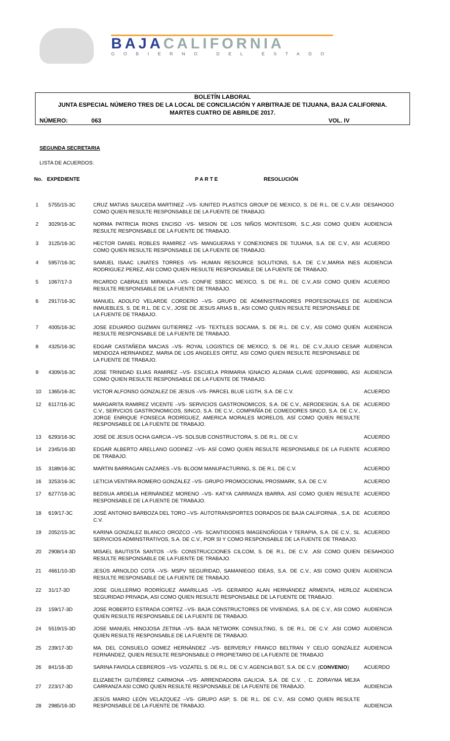BAJACALIFORNIA
GOBIERNO DEL ESTADO
BOLETÍN LABORAL
JUNTA ESPECIAL NÚMERO TRES DE LA LOCAL DE CONCILIACIÓN Y ARBITRAJE DE TIJUANA, BAJA CALIFORNIA.
MARTES CUATRO DE ABRILDE 2017.
NÚMERO: 063 VOL. IV
SEGUNDA SECRETARIA
LISTA DE ACUERDOS:
| No. | EXPEDIENTE | P A R T E | RESOLUCIÓN |
| --- | --- | --- | --- |
| 1 | 5755/15-3C | CRUZ MATIAS SAUCEDA MARTINEZ –VS- IUNITED PLASTICS GROUP DE MEXICO, S. DE R.L. DE C.V.,ASI COMO QUIEN RESULTE RESPONSABLE DE LA FUENTE DE TRABAJO. | DESAHOGO |
| 2 | 3029/16-3C | NORMA PATRICIA RIONS ENCISO -VS- MISION DE LOS NIÑOS MONTESORI, S.C.,ASI COMO QUIEN RESULTE RESPONSABLE DE LA FUENTE DE TRABAJO. | AUDIENCIA |
| 3 | 3125/16-3C | HECTOR DANIEL ROBLES RAMIREZ -VS- MANGUERAS Y CONEXIONES DE TIJUANA, S.A. DE C.V., ASI COMO QUIEN RESULTE RESPONSABLE DE LA FUENTE DE TRABAJO. | ACUERDO |
| 4 | 5957/16-3C | SAMUEL ISAAC LINATES TORRES -VS- HUMAN RESOURCE SOLUTIONS, S.A. DE C.V.,MARIA INES RODRIGUEZ PEREZ, ASI COMO QUIEN RESULTE RESPONSABLE DE LA FUENTE DE TRABAJO. | AUDIENCIA |
| 5 | 1067/17-3 | RICARDO CABRALES MIRANDA –VS- CONFIE SSBCC MEXICO, S. DE R.L. DE C.V.,ASI COMO QUIEN RESULTE RESPONSABLE DE LA FUENTE DE TRABAJO. | ACUERDO |
| 6 | 2917/16-3C | MANUEL ADOLFO VELARDE CORDERO –VS- GRUPO DE ADMINISTRADORES PROFESIONALES DE INMUEBLES, S. DE R.L. DE C.V., JOSE DE JESUS ARIAS B., ASI COMO QUIEN RESULTE RESPONSABLE DE LA FUENTE DE TRABAJO. | AUDIENCIA |
| 7 | 4005/16-3C | JOSE EDUARDO GUZMAN GUTIERREZ –VS- TEXTILES SOCAMA, S. DE R.L. DE C.V., ASI COMO QUIEN RESULTE RESPONSABLE DE LA FUENTE DE TRABAJO. | AUDIENCIA |
| 8 | 4325/16-3C | EDGAR CASTAÑEDA MACIAS –VS- ROYAL LOGISTICS DE MEXICO, S. DE R.L. DE C.V.,JULIO CESAR MENDOZA HERNANDEZ, MARIA DE LOS ANGELES ORTIZ, ASI COMO QUIEN RESULTE RESPONSABLE DE LA FUENTE DE TRABAJO. | AUDIENCIA |
| 9 | 4309/16-3C | JOSE TRINIDAD ELIAS RAMIREZ –VS- ESCUELA PRIMARIA IGNACIO ALDAMA CLAVE 02DPR0889G, ASI COMO QUIEN RESULTE RESPONSABLE DE LA FUENTE DE TRABAJO. | AUDIENCIA |
| 10 | 1365/16-3C | VICTOR ALFONSO GONZALEZ DE JESUS –VS- PARCEL BLUE LIGTH, S.A. DE C.V. | ACUERDO |
| 12 | 6117/16-3C | MARGARITA RAMIREZ VICENTE –VS- SERVICIOS GASTRONOMICOS, S.A. DE C.V., AERODESIGN, S.A. DE C.V., SERVCIOS GASTRONOMICOS, SINCO, S.A. DE C.V., COMPAÑÍA DE COMEDORES SINCO, S.A. DE C.V., JORGE ENRIQUE FONSECA RODRÍGUEZ, AMERICA MORALES MORELOS, ASÍ COMO QUIEN RESULTE RESPONSABLE DE LA FUENTE DE TRABAJO. | ACUERDO |
| 13 | 6293/16-3C | JOSÉ DE JESUS OCHA GARCIA –VS- SOLSUB CONSTRUCTORA, S. DE R.L. DE C.V. | ACUERDO |
| 14 | 2345/16-3D | EDGAR ALBERTO ARELLANO GODINEZ –VS- ASÍ COMO QUIEN RESULTE RESPONSABLE DE LA FUENTE DE TRABAJO. | ACUERDO |
| 15 | 3189/16-3C | MARTIN BARRAGAN CAZARES –VS- BLOOM MANUFACTURING, S. DE R.L. DE C.V. | ACUERDO |
| 16 | 3253/16-3C | LETICIA VENTIRA ROMERO GONZALEZ –VS- GRUPO PROMOCIONAL PROSMARK, S.A. DE C.V. | ACUERDO |
| 17 | 6277/16-3C | BEDSUA ARDELIA HERNÁNDEZ MORENO –VS- KATYA CARRANZA IBARRA, ASÍ COMO QUIEN RESULTE RESPONSABLE DE LA FUENTE DE TRABAJO. | ACUERDO |
| 18 | 619/17-3C | JOSÉ ANTONIO BARBOZA DEL TORO –VS- AUTOTRANSPORTES DORADOS DE BAJA CALIFORNIA , S.A. DE C.V. | ACUERDO |
| 19 | 2052/15-3C | KARINA GONZALEZ BLANCO OROZCO –VS- SCANTIDODIES IMAGENOÑOGIA Y TERAPIA, S.A. DE C.V., SL SERVICIOS ADMINSTRATIVOS, S.A. DE C.V., POR SI Y COMO RESPONSABLE DE LA FUENTE DE TRABAJO. | ACUERDO |
| 20 | 2908/14-3D | MISAEL BAUTISTA SANTOS –VS- CONSTRUCCIONES CILCOM, S. DE R.L. DE C.V. ,ASI COMO QUIEN RESULTE RESPONSABLE DE LA FUENTE DE TRABAJO. | DESAHOGO |
| 21 | 4661/10-3D | JESÚS ARNOLDO COTA –VS- MSPV SEGURIDAD, SAMANIEGO IDEAS, S.A. DE C.V., ASI COMO QUIEN RESULTE RESPONSABLE DE LA FUENTE DE TRABAJO. | AUDIENCIA |
| 22 | 31/17-3D | JOSE GUILLERMO RODRÍGUEZ AMARILLAS –VS- GERARDO ALAN HERNÁNDEZ ARMENTA, HERLOZ SEGURIDAD PRIVADA, ASI COMO QUIEN RESULTE RESPONSABLE DE LA FUENTE DE TRABAJO. | AUDIENCIA |
| 23 | 159/17-3D | JOSE ROBERTO ESTRADA CORTEZ –VS- BAJA CONSTRUCTORES DE VIVIENDAS, S.A. DE C.V., ASI COMO QUIEN RESULTE RESPONSABLE DE LA FUENTE DE TRABAJO. | AUDIENCIA |
| 24 | 5519/15-3D | JOSE MANUEL HINOJOSA ZETINA –VS- BAJA NETWORK CONSULTING, S. DE R.L. DE C.V. ,ASI COMO QUIEN RESULTE RESPONSABLE DE LA FUENTE DE TRABAJO. | AUDIENCIA |
| 25 | 239/17-3D | MA. DEL CONSUELO GOMEZ HERNÁNDEZ –VS- BERVERLY FRANCO BELTRAN Y CELIO GONZÁLEZ FERNÁNDEZ, QUIEN RESULTE RESPONSABLE O PROPIETARIO DE LA FUENTE DE TRABAJO | AUDIENCIA |
| 26 | 841/16-3D | SARINA FAVIOLA CEBREROS –VS- VOZATEL S. DE R.L. DE C.V. AGENCIA BGT, S.A. DE C.V. ( CONVENIO ) | ACUERDO |
| 27 | 223/17-3D | ELIZABETH GUTIÉRREZ CARMONA –VS- ARRENDADORA GALICIA, S.A. DE C.V. , C. ZORAYMA MEJIA CARRANZA ASI COMO QUIEN RESULTE RESPONSABLE DE LA FUENTE DE TRABAJO. | AUDIENCIA |
| 28 | 2985/16-3D | JESÚS MARIO LEÓN VELAZQUEZ –VS- GRUPO ASP, S. DE R.L. DE C.V., ASI COMO QUIEN RESULTE RESPONSABLE DE LA FUENTE DE TRABAJO. | AUDIENCIA |